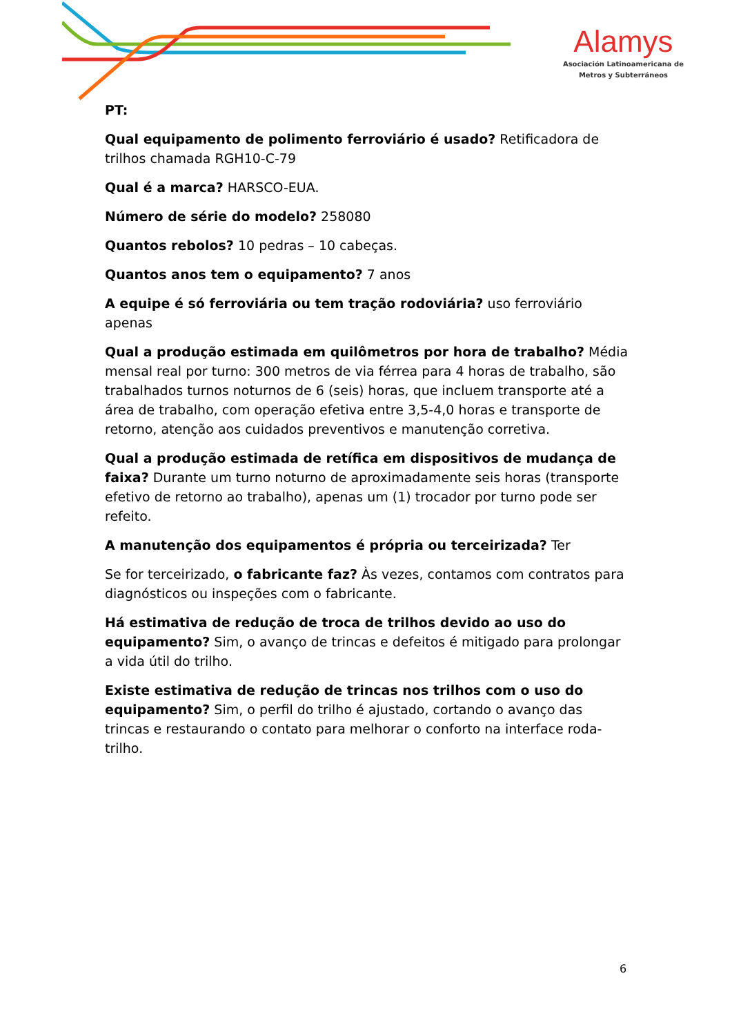Alamys
Asociación Latinoamericana de
Metros y Subterráneos
PT:
Qual equipamento de polimento ferroviário é usado? Retificadora de trilhos chamada RGH10-C-79
Qual é a marca? HARSCO-EUA.
Número de série do modelo? 258080
Quantos rebolos? 10 pedras – 10 cabeças.
Quantos anos tem o equipamento? 7 anos
A equipe é só ferroviária ou tem tração rodoviária? uso ferroviário apenas
Qual a produção estimada em quilômetros por hora de trabalho? Média mensal real por turno: 300 metros de via férrea para 4 horas de trabalho, são trabalhados turnos noturnos de 6 (seis) horas, que incluem transporte até a área de trabalho, com operação efetiva entre 3,5-4,0 horas e transporte de retorno, atenção aos cuidados preventivos e manutenção corretiva.
Qual a produção estimada de retífica em dispositivos de mudança de faixa? Durante um turno noturno de aproximadamente seis horas (transporte efetivo de retorno ao trabalho), apenas um (1) trocador por turno pode ser refeito.
A manutenção dos equipamentos é própria ou terceirizada? Ter
Se for terceirizado, o fabricante faz? Às vezes, contamos com contratos para diagnósticos ou inspeções com o fabricante.
Há estimativa de redução de troca de trilhos devido ao uso do equipamento? Sim, o avanço de trincas e defeitos é mitigado para prolongar a vida útil do trilho.
Existe estimativa de redução de trincas nos trilhos com o uso do equipamento? Sim, o perfil do trilho é ajustado, cortando o avanço das trincas e restaurando o contato para melhorar o conforto na interface roda-trilho.
6